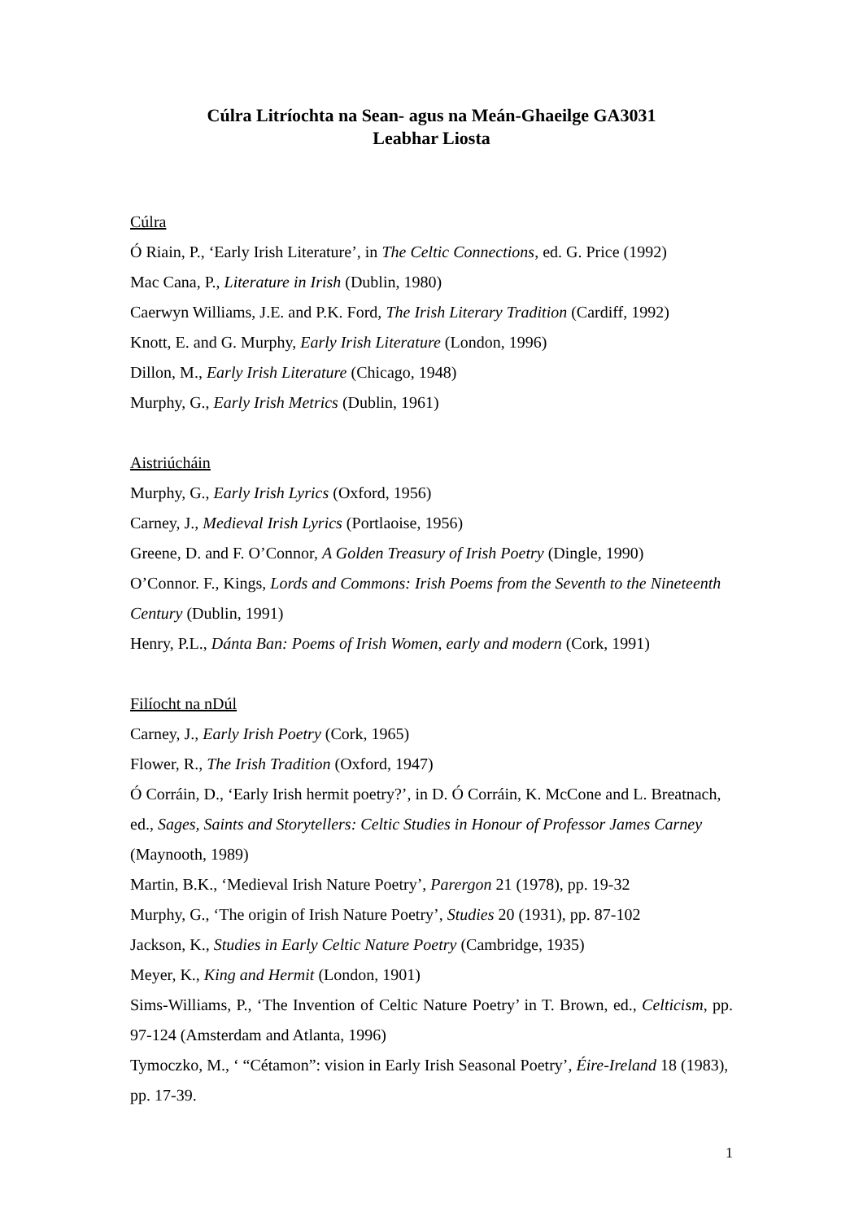Cúlra Litríochta na Sean- agus na Meán-Ghaeilge GA3031
Leabhar Liosta
Cúlra
Ó Riain, P., ‘Early Irish Literature’, in The Celtic Connections, ed. G. Price (1992)
Mac Cana, P., Literature in Irish (Dublin, 1980)
Caerwyn Williams, J.E. and P.K. Ford, The Irish Literary Tradition (Cardiff, 1992)
Knott, E. and G. Murphy, Early Irish Literature (London, 1996)
Dillon, M., Early Irish Literature (Chicago, 1948)
Murphy, G., Early Irish Metrics (Dublin, 1961)
Aistriúcháin
Murphy, G., Early Irish Lyrics (Oxford, 1956)
Carney, J., Medieval Irish Lyrics (Portlaoise, 1956)
Greene, D. and F. O’Connor, A Golden Treasury of Irish Poetry (Dingle, 1990)
O’Connor. F., Kings, Lords and Commons: Irish Poems from the Seventh to the Nineteenth Century (Dublin, 1991)
Henry, P.L., Dánta Ban: Poems of Irish Women, early and modern (Cork, 1991)
Filíocht na nDúl
Carney, J., Early Irish Poetry (Cork, 1965)
Flower, R., The Irish Tradition (Oxford, 1947)
Ó Corráin, D., ‘Early Irish hermit poetry?’, in D. Ó Corráin, K. McCone and L. Breatnach, ed., Sages, Saints and Storytellers: Celtic Studies in Honour of Professor James Carney (Maynooth, 1989)
Martin, B.K., ‘Medieval Irish Nature Poetry’, Parergon 21 (1978), pp. 19-32
Murphy, G., ‘The origin of Irish Nature Poetry’, Studies 20 (1931), pp. 87-102
Jackson, K., Studies in Early Celtic Nature Poetry (Cambridge, 1935)
Meyer, K., King and Hermit (London, 1901)
Sims-Williams, P., ‘The Invention of Celtic Nature Poetry’ in T. Brown, ed., Celticism, pp. 97-124 (Amsterdam and Atlanta, 1996)
Tymoczko, M., ‘ “Cétamon”: vision in Early Irish Seasonal Poetry’, Éire-Ireland 18 (1983), pp. 17-39.
1